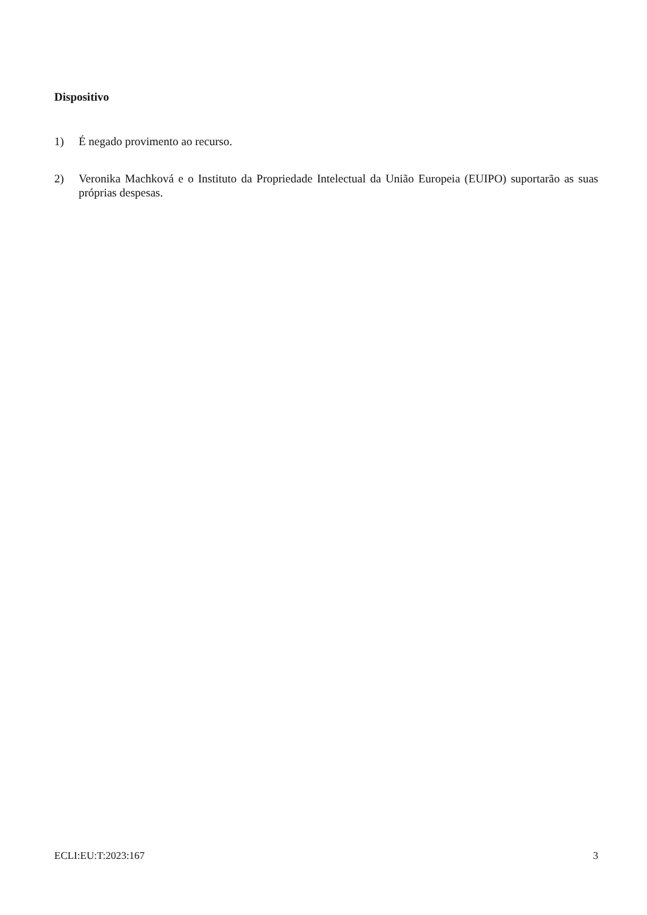Dispositivo
1) É negado provimento ao recurso.
2) Veronika Machková e o Instituto da Propriedade Intelectual da União Europeia (EUIPO) suportarão as suas próprias despesas.
ECLI:EU:T:2023:167 3